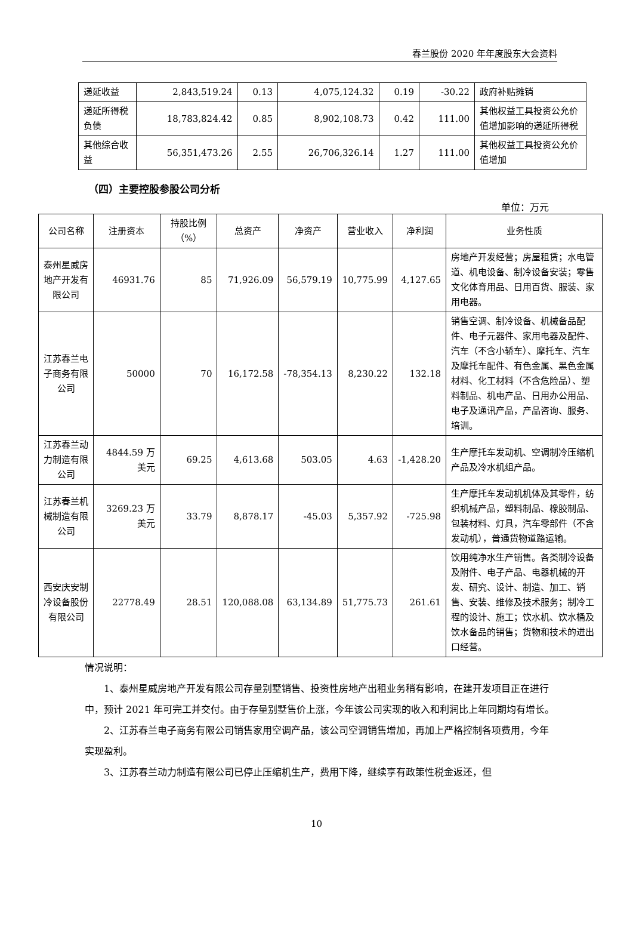春兰股份 2020 年年度股东大会资料
| 递延收益 | 2,843,519.24 | 0.13 | 4,075,124.32 | 0.19 | -30.22 | 政府补贴摊销 |
| 递延所得税负债 | 18,783,824.42 | 0.85 | 8,902,108.73 | 0.42 | 111.00 | 其他权益工具投资公允价值增加影响的递延所得税 |
| 其他综合收益 | 56,351,473.26 | 2.55 | 26,706,326.14 | 1.27 | 111.00 | 其他权益工具投资公允价值增加 |
（四）主要控股参股公司分析
单位：万元
| 公司名称 | 注册资本 | 持股比例（%） | 总资产 | 净资产 | 营业收入 | 净利润 | 业务性质 |
| --- | --- | --- | --- | --- | --- | --- | --- |
| 泰州星威房地产开发有限公司 | 46931.76 | 85 | 71,926.09 | 56,579.19 | 10,775.99 | 4,127.65 | 房地产开发经营；房屋租赁；水电管道、机电设备、制冷设备安装；零售文化体育用品、日用百货、服装、家用电器。 |
| 江苏春兰电子商务有限公司 | 50000 | 70 | 16,172.58 | -78,354.13 | 8,230.22 | 132.18 | 销售空调、制冷设备、机械备品配件、电子元器件、家用电器及配件、汽车（不含小轿车）、摩托车、汽车及摩托车配件、有色金属、黑色金属材料、化工材料（不含危险品）、塑料制品、机电产品、日用办公用品、电子及通讯产品，产品咨询、服务、培训。 |
| 江苏春兰动力制造有限公司 | 4844.59 万美元 | 69.25 | 4,613.68 | 503.05 | 4.63 | -1,428.20 | 生产摩托车发动机、空调制冷压缩机产品及冷水机组产品。 |
| 江苏春兰机械制造有限公司 | 3269.23 万美元 | 33.79 | 8,878.17 | -45.03 | 5,357.92 | -725.98 | 生产摩托车发动机机体及其零件，纺织机械产品，塑料制品、橡胶制品、包装材料、灯具，汽车零部件（不含发动机），普通货物道路运输。 |
| 西安庆安制冷设备股份有限公司 | 22778.49 | 28.51 | 120,088.08 | 63,134.89 | 51,775.73 | 261.61 | 饮用纯净水生产销售。各类制冷设备及附件、电子产品、电器机械的开发、研究、设计、制造、加工、销售、安装、维修及技术服务；制冷工程的设计、施工；饮水机、饮水桶及饮水备品的销售；货物和技术的进出口经营。 |
情况说明：
1、泰州星威房地产开发有限公司存量别墅销售、投资性房地产出租业务稍有影响，在建开发项目正在进行中，预计 2021 年可完工并交付。由于存量别墅售价上涨，今年该公司实现的收入和利润比上年同期均有增长。
2、江苏春兰电子商务有限公司销售家用空调产品，该公司空调销售增加，再加上严格控制各项费用，今年实现盈利。
3、江苏春兰动力制造有限公司已停止压缩机生产，费用下降，继续享有政策性税金返还，但
10